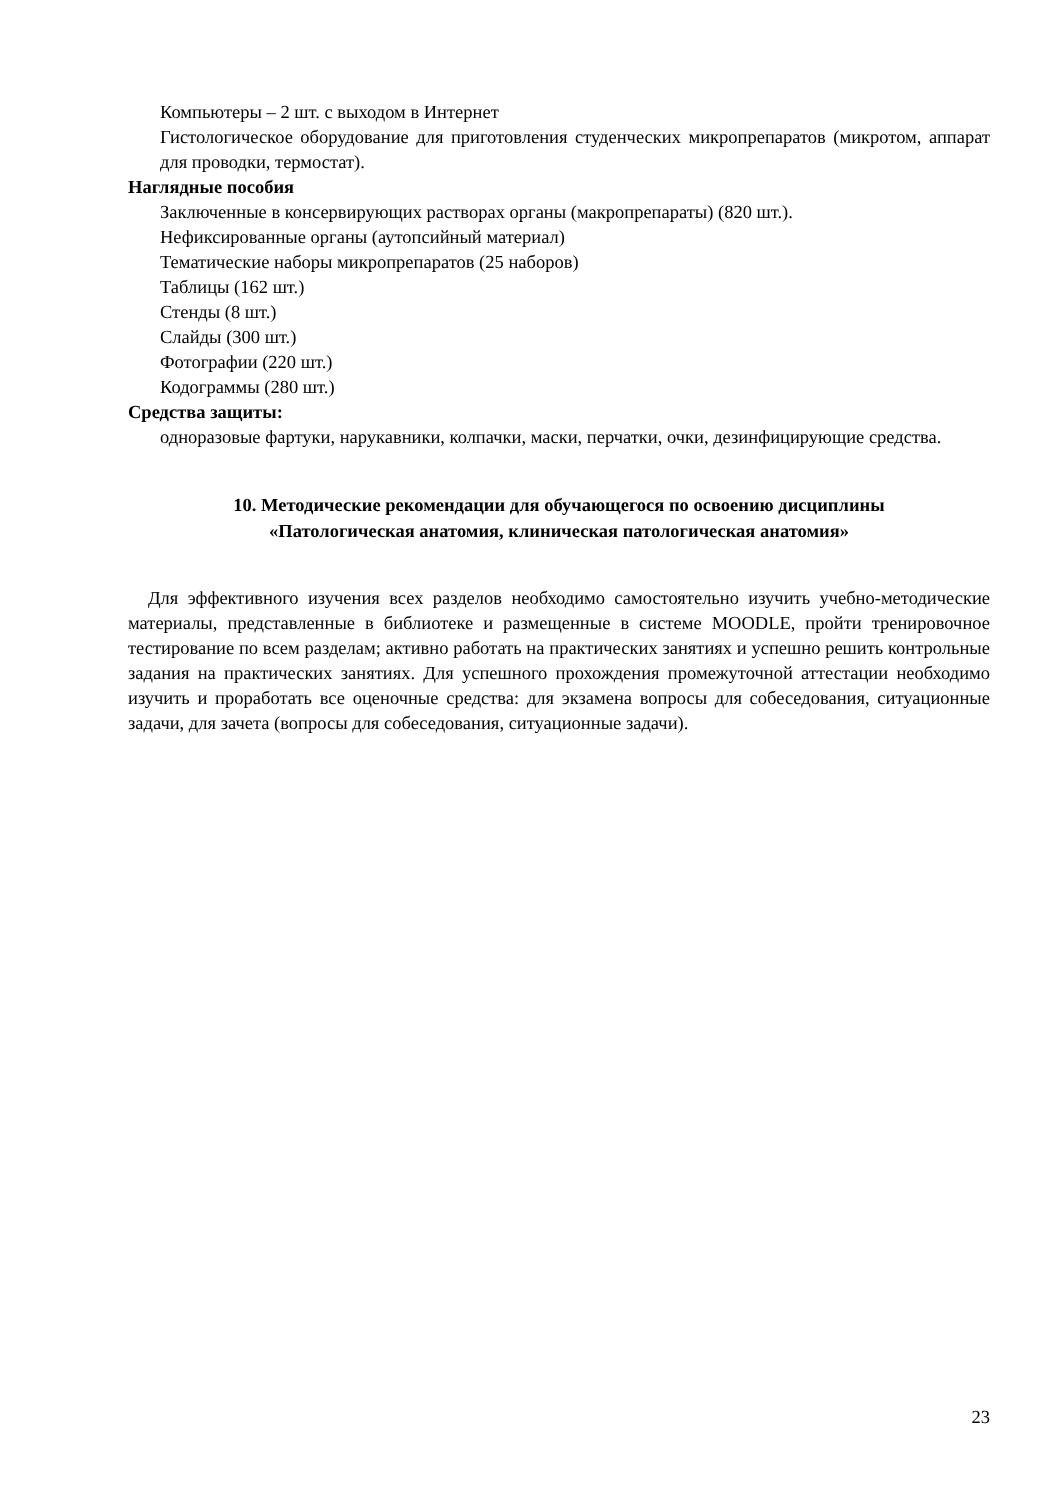Компьютеры – 2 шт. с выходом в Интернет
Гистологическое оборудование для приготовления студенческих микропрепаратов (микротом, аппарат для проводки, термостат).
Наглядные пособия
Заключенные в консервирующих растворах органы (макропрепараты) (820 шт.).
Нефиксированные органы (аутопсийный материал)
Тематические наборы микропрепаратов (25 наборов)
Таблицы (162 шт.)
Стенды (8 шт.)
Слайды (300 шт.)
Фотографии (220 шт.)
Кодограммы (280 шт.)
Средства защиты:
одноразовые фартуки, нарукавники, колпачки, маски, перчатки, очки, дезинфицирующие средства.
10. Методические рекомендации для обучающегося по освоению дисциплины
«Патологическая анатомия, клиническая патологическая анатомия»
Для эффективного изучения всех разделов необходимо самостоятельно изучить учебно-методические материалы, представленные в библиотеке и размещенные в системе MOODLE, пройти тренировочное тестирование по всем разделам; активно работать на практических занятиях и успешно решить контрольные задания на практических занятиях. Для успешного прохождения промежуточной аттестации необходимо изучить и проработать все оценочные средства: для экзамена вопросы для собеседования, ситуационные задачи, для зачета (вопросы для собеседования, ситуационные задачи).
23